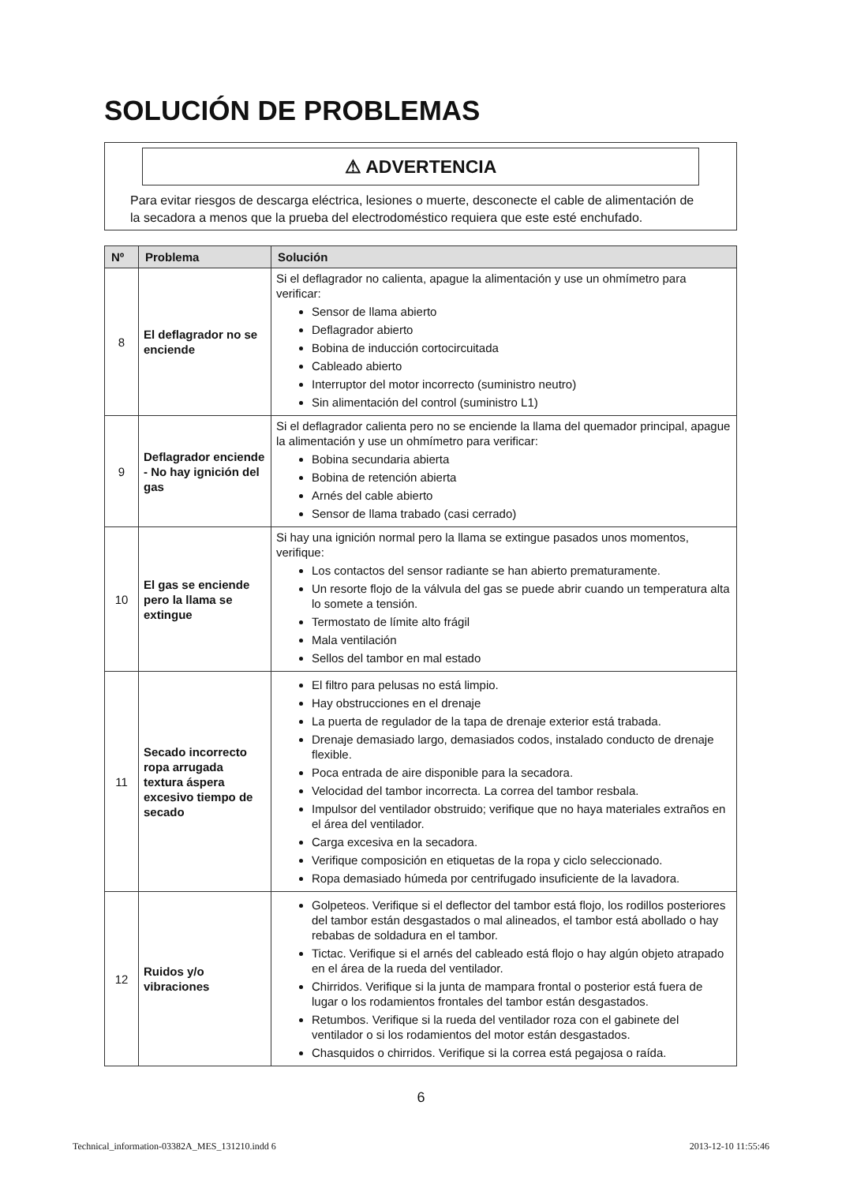SOLUCIÓN DE PROBLEMAS
⚠ ADVERTENCIA
Para evitar riesgos de descarga eléctrica, lesiones o muerte, desconecte el cable de alimentación de la secadora a menos que la prueba del electrodoméstico requiera que este esté enchufado.
| Nº | Problema | Solución |
| --- | --- | --- |
| 8 | El deflagrador no se enciende | Si el deflagrador no calienta, apague la alimentación y use un ohmímetro para verificar: Sensor de llama abierto Deflagrador abierto Bobina de inducción cortocircuitada Cableado abierto Interruptor del motor incorrecto (suministro neutro) Sin alimentación del control (suministro L1) |
| 9 | Deflagrador enciende - No hay ignición del gas | Si el deflagrador calienta pero no se enciende la llama del quemador principal, apague la alimentación y use un ohmímetro para verificar: Bobina secundaria abierta Bobina de retención abierta Arnés del cable abierto Sensor de llama trabado (casi cerrado) |
| 10 | El gas se enciende pero la llama se extingue | Si hay una ignición normal pero la llama se extingue pasados unos momentos, verifique: Los contactos del sensor radiante se han abierto prematuramente. Un resorte flojo de la válvula del gas se puede abrir cuando un temperatura alta lo somete a tensión. Termostato de límite alto frágil Mala ventilación Sellos del tambor en mal estado |
| 11 | Secado incorrecto ropa arrugada textura áspera excesivo tiempo de secado | El filtro para pelusas no está limpio. Hay obstrucciones en el drenaje La puerta de regulador de la tapa de drenaje exterior está trabada. Drenaje demasiado largo, demasiados codos, instalado conducto de drenaje flexible. Poca entrada de aire disponible para la secadora. Velocidad del tambor incorrecta. La correa del tambor resbala. Impulsor del ventilador obstruido; verifique que no haya materiales extraños en el área del ventilador. Carga excesiva en la secadora. Verifique composición en etiquetas de la ropa y ciclo seleccionado. Ropa demasiado húmeda por centrifugado insuficiente de la lavadora. |
| 12 | Ruidos y/o vibraciones | Golpeteos. Verifique si el deflector del tambor está flojo, los rodillos posteriores del tambor están desgastados o mal alineados, el tambor está abollado o hay rebabas de soldadura en el tambor. Tictac. Verifique si el arnés del cableado está flojo o hay algún objeto atrapado en el área de la rueda del ventilador. Chirridos. Verifique si la junta de mampara frontal o posterior está fuera de lugar o los rodamientos frontales del tambor están desgastados. Retumbos. Verifique si la rueda del ventilador roza con el gabinete del ventilador o si los rodamientos del motor están desgastados. Chasquidos o chirridos. Verifique si la correa está pegajosa o raída. |
6
Technical_information-03382A_MES_131210.indd 6 2013-12-10 11:55:46